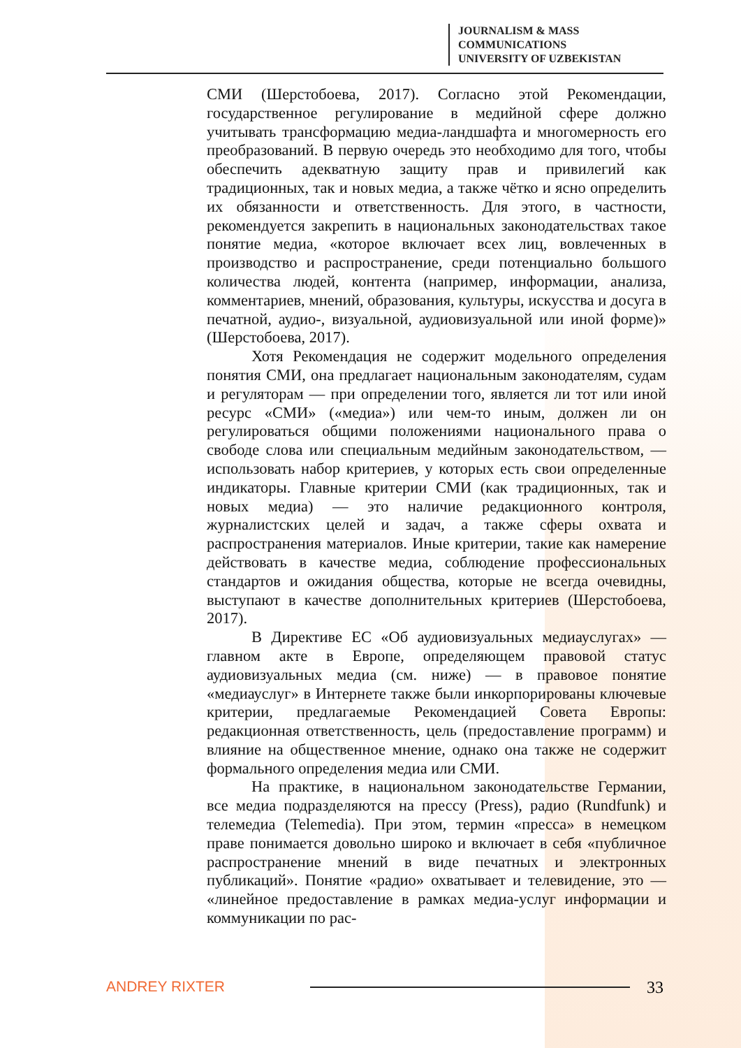JOURNALISM & MASS
COMMUNICATIONS
UNIVERSITY OF UZBEKISTAN
СМИ (Шерстобоева, 2017). Согласно этой Рекомендации, государственное регулирование в медийной сфере должно учитывать трансформацию медиа-ландшафта и многомерность его преобразований. В первую очередь это необходимо для того, чтобы обеспечить адекватную защиту прав и привилегий как традиционных, так и новых медиа, а также чётко и ясно определить их обязанности и ответственность. Для этого, в частности, рекомендуется закрепить в национальных законодательствах такое понятие медиа, «которое включает всех лиц, вовлеченных в производство и распространение, среди потенциально большого количества людей, контента (например, информации, анализа, комментариев, мнений, образования, культуры, искусства и досуга в печатной, аудио-, визуальной, аудиовизуальной или иной форме)» (Шерстобоева, 2017).
Хотя Рекомендация не содержит модельного определения понятия СМИ, она предлагает национальным законодателям, судам и регуляторам — при определении того, является ли тот или иной ресурс «СМИ» («медиа») или чем-то иным, должен ли он регулироваться общими положениями национального права о свободе слова или специальным медийным законодательством, — использовать набор критериев, у которых есть свои определенные индикаторы. Главные критерии СМИ (как традиционных, так и новых медиа) — это наличие редакционного контроля, журналистских целей и задач, а также сферы охвата и распространения материалов. Иные критерии, такие как намерение действовать в качестве медиа, соблюдение профессиональных стандартов и ожидания общества, которые не всегда очевидны, выступают в качестве дополнительных критериев (Шерстобоева, 2017).
В Директиве ЕС «Об аудиовизуальных медиауслугах» — главном акте в Европе, определяющем правовой статус аудиовизуальных медиа (см. ниже) — в правовое понятие «медиауслуг» в Интернете также были инкорпорированы ключевые критерии, предлагаемые Рекомендацией Совета Европы: редакционная ответственность, цель (предоставление программ) и влияние на общественное мнение, однако она также не содержит формального определения медиа или СМИ.
На практике, в национальном законодательстве Германии, все медиа подразделяются на прессу (Press), радио (Rundfunk) и телемедиа (Telemedia). При этом, термин «пресса» в немецком праве понимается довольно широко и включает в себя «публичное распространение мнений в виде печатных и электронных публикаций». Понятие «радио» охватывает и телевидение, это — «линейное предоставление в рамках медиа-услуг информации и коммуникации по рас-
ANDREY RIXTER
33